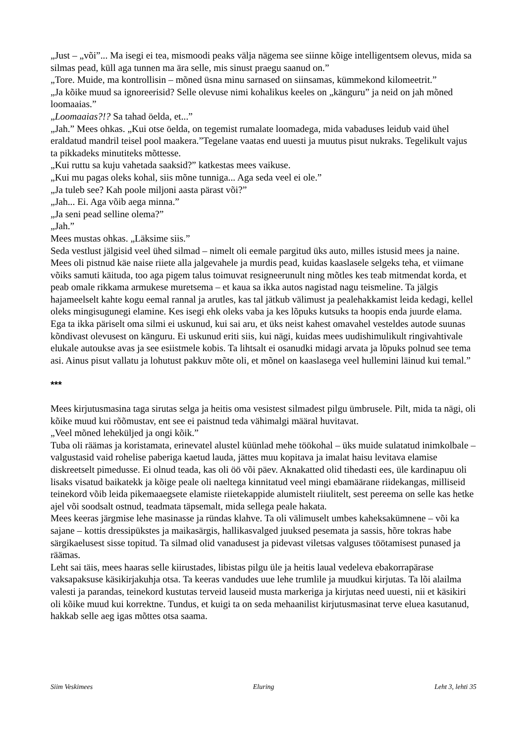„Just – „või”... Ma isegi ei tea, mismoodi peaks välja nägema see siinne kõige intelligentsem olevus, mida sa silmas pead, küll aga tunnen ma ära selle, mis sinust praegu saanud on.”
„Tore. Muide, ma kontrollisin – mõned üsna minu sarnased on siinsamas, kümmekond kilomeetrit.”
„Ja kõike muud sa ignoreerisid? Selle olevuse nimi kohalikus keeles on „känguru” ja neid on jah mõned loomaaias.”
„Loomaaias?!? Sa tahad öelda, et...”
„Jah.” Mees ohkas. „Kui otse öelda, on tegemist rumalate loomadega, mida vabaduses leidub vaid ühel eraldatud mandril teisel pool maakera.”Tegelane vaatas end uuesti ja muutus pisut nukraks. Tegelikult vajus ta pikkadeks minutiteks mõttesse.
„Kui ruttu sa kuju vahetada saaksid?” katkestas mees vaikuse.
„Kui mu pagas oleks kohal, siis mõne tunniga... Aga seda veel ei ole.”
„Ja tuleb see? Kah poole miljoni aasta pärast või?”
„Jah... Ei. Aga võib aega minna.”
„Ja seni pead selline olema?”
„Jah.”
Mees mustas ohkas. „Läksime siis.”
Seda vestlust jälgisid veel ühed silmad – nimelt oli eemale pargitud üks auto, milles istusid mees ja naine. Mees oli pistnud käe naise riiete alla jalgevahele ja murdis pead, kuidas kaaslasele selgeks teha, et viimane võiks samuti käituda, too aga pigem talus toimuvat resigneerunult ning mõtles kes teab mitmendat korda, et peab omale rikkama armukese muretsema – et kaua sa ikka autos nagistad nagu teismeline. Ta jälgis hajameelselt kahte kogu eemal rannal ja arutles, kas tal jätkub välimust ja pealehakkamist leida kedagi, kellel oleks mingisugunegi elamine. Kes isegi ehk oleks vaba ja kes lõpuks kutsuks ta hoopis enda juurde elama.
Ega ta ikka päriselt oma silmi ei uskunud, kui sai aru, et üks neist kahest omavahel vesteldes autode suunas kõndivast olevusest on känguru. Ei uskunud eriti siis, kui nägi, kuidas mees uudishimulikult ringivahtivale elukale autoukse avas ja see esiistmele kobis. Ta lihtsalt ei osanudki midagi arvata ja lõpuks polnud see tema asi. Ainus pisut vallatu ja lohutust pakkuv mõte oli, et mõnel on kaaslasega veel hullemini läinud kui temal.”
***
Mees kirjutusmasina taga sirutas selga ja heitis oma vesistest silmadest pilgu ümbrusele. Pilt, mida ta nägi, oli kõike muud kui rõõmustav, ent see ei paistnud teda vähimalgi määral huvitavat.
„Veel mõned leheküljed ja ongi kõik.”
Tuba oli räämas ja koristamata, erinevatel alustel küünlad mehe töökohal – üks muide sulatatud inimkolbale – valgustasid vaid rohelise paberiga kaetud lauda, jättes muu kopitava ja imalat haisu levitava elamise diskreetselt pimedusse. Ei olnud teada, kas oli öö või päev. Aknakatted olid tihedasti ees, üle kardinapuu oli lisaks visatud baikatekk ja kõige peale oli naeltega kinnitatud veel mingi ebamäärane riidekangas, milliseid teinekord võib leida pikemaaegsete elamiste riietekappide alumistelt riiulitelt, sest pereema on selle kas hetke ajel või soodsalt ostnud, teadmata täpsemalt, mida sellega peale hakata.
Mees keeras järgmise lehe masinasse ja ründas klahve. Ta oli välimuselt umbes kaheksakümnene – või ka sajane – kottis dressipükstes ja maikasärgis, hallikasvalged juuksed pesemata ja sassis, hõre tokras habe särgikaelusest sisse topitud. Ta silmad olid vanadusest ja pidevast viletsas valguses töötamisest punased ja räämas.
Leht sai täis, mees haaras selle kiirustades, libistas pilgu üle ja heitis laual vedeleva ebakorrapärase vaksapaksuse käsikirjakuhja otsa. Ta keeras vandudes uue lehe trumlile ja muudkui kirjutas. Ta lõi alailma valesti ja parandas, teinekord kustutas terveid lauseid musta markeriga ja kirjutas need uuesti, nii et käsikiri oli kõike muud kui korrektne. Tundus, et kuigi ta on seda mehaanilist kirjutusmasinat terve eluea kasutanud, hakkab selle aeg igas mõttes otsa saama.
Siim Veskimees Eluring Leht 3, lehti 35